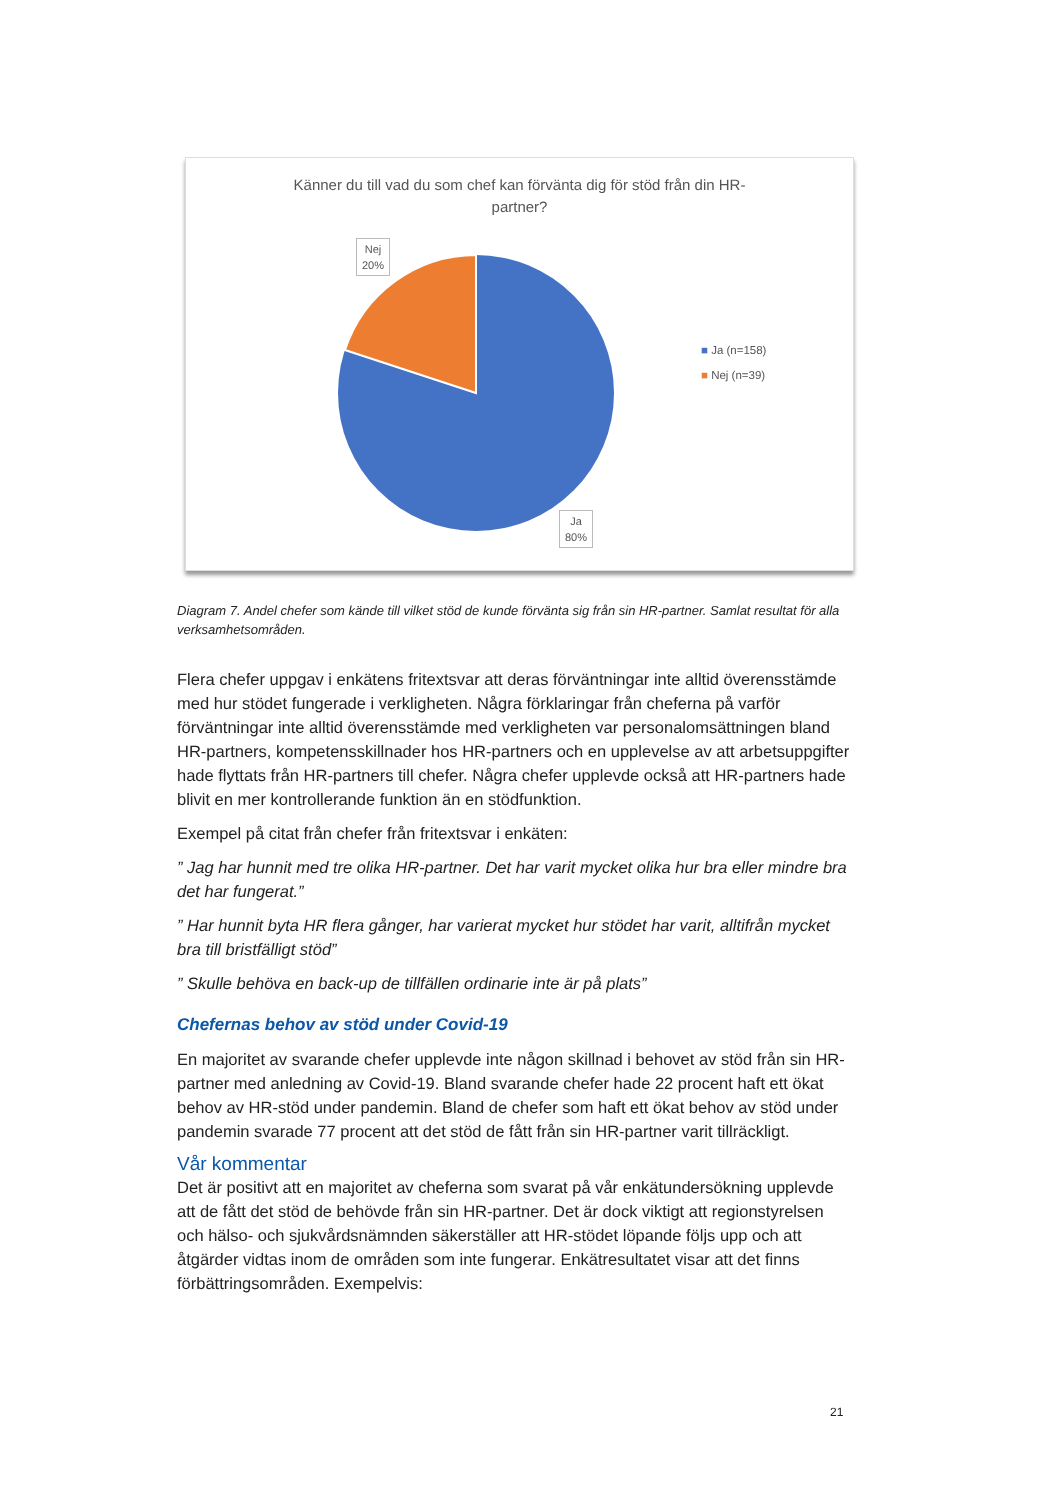Känner du till vad du som chef kan förvänta dig för stöd från din HR-partner?
Nej
20%
Ja
80%
■ Ja (n=158)
■ Nej (n=39)
Diagram 7. Andel chefer som kände till vilket stöd de kunde förvänta sig från sin HR-partner. Samlat resultat för alla verksamhetsområden.
Flera chefer uppgav i enkätens fritextsvar att deras förväntningar inte alltid överensstämde med hur stödet fungerade i verkligheten. Några förklaringar från cheferna på varför förväntningar inte alltid överensstämde med verkligheten var personalomsättningen bland HR-partners, kompetensskillnader hos HR-partners och en upplevelse av att arbetsuppgifter hade flyttats från HR-partners till chefer. Några chefer upplevde också att HR-partners hade blivit en mer kontrollerande funktion än en stödfunktion.
Exempel på citat från chefer från fritextsvar i enkäten:
” Jag har hunnit med tre olika HR-partner. Det har varit mycket olika hur bra eller mindre bra det har fungerat.”
” Har hunnit byta HR flera gånger, har varierat mycket hur stödet har varit, alltifrån mycket bra till bristfälligt stöd”
” Skulle behöva en back-up de tillfällen ordinarie inte är på plats”
Chefernas behov av stöd under Covid-19
En majoritet av svarande chefer upplevde inte någon skillnad i behovet av stöd från sin HR-partner med anledning av Covid-19. Bland svarande chefer hade 22 procent haft ett ökat behov av HR-stöd under pandemin. Bland de chefer som haft ett ökat behov av stöd under pandemin svarade 77 procent att det stöd de fått från sin HR-partner varit tillräckligt.
Vår kommentar
Det är positivt att en majoritet av cheferna som svarat på vår enkätundersökning upplevde att de fått det stöd de behövde från sin HR-partner. Det är dock viktigt att regionstyrelsen och hälso- och sjukvårdsnämnden säkerställer att HR-stödet löpande följs upp och att åtgärder vidtas inom de områden som inte fungerar. Enkätresultatet visar att det finns förbättringsområden. Exempelvis:
21